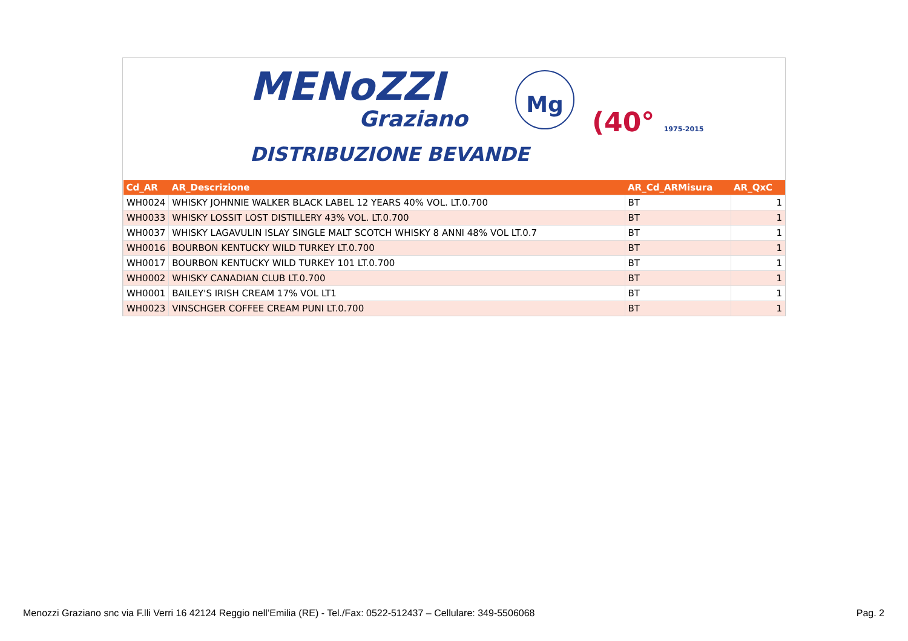MENoZZI
Graziano
DISTRIBUZIONE BEVANDE
Mg
(40° 1975-2015
| Cd_AR | AR_Descrizione | AR_Cd_ARMisura | AR_QxC |
| --- | --- | --- | --- |
| WH0024 | WHISKY JOHNNIE WALKER BLACK LABEL 12 YEARS 40% VOL. LT.0.700 | BT | 1 |
| WH0033 | WHISKY LOSSIT LOST DISTILLERY 43% VOL. LT.0.700 | BT | 1 |
| WH0037 | WHISKY LAGAVULIN ISLAY SINGLE MALT SCOTCH WHISKY 8 ANNI 48% VOL LT.0.7 | BT | 1 |
| WH0016 | BOURBON KENTUCKY WILD TURKEY LT.0.700 | BT | 1 |
| WH0017 | BOURBON KENTUCKY WILD TURKEY 101 LT.0.700 | BT | 1 |
| WH0002 | WHISKY CANADIAN CLUB LT.0.700 | BT | 1 |
| WH0001 | BAILEY'S IRISH CREAM 17% VOL LT1 | BT | 1 |
| WH0023 | VINSCHGER COFFEE CREAM PUNI LT.0.700 | BT | 1 |
Menozzi Graziano snc via F.lli Verri 16 42124 Reggio nell’Emilia (RE) - Tel./Fax: 0522-512437 – Cellulare: 349-5506068
Pag. 2